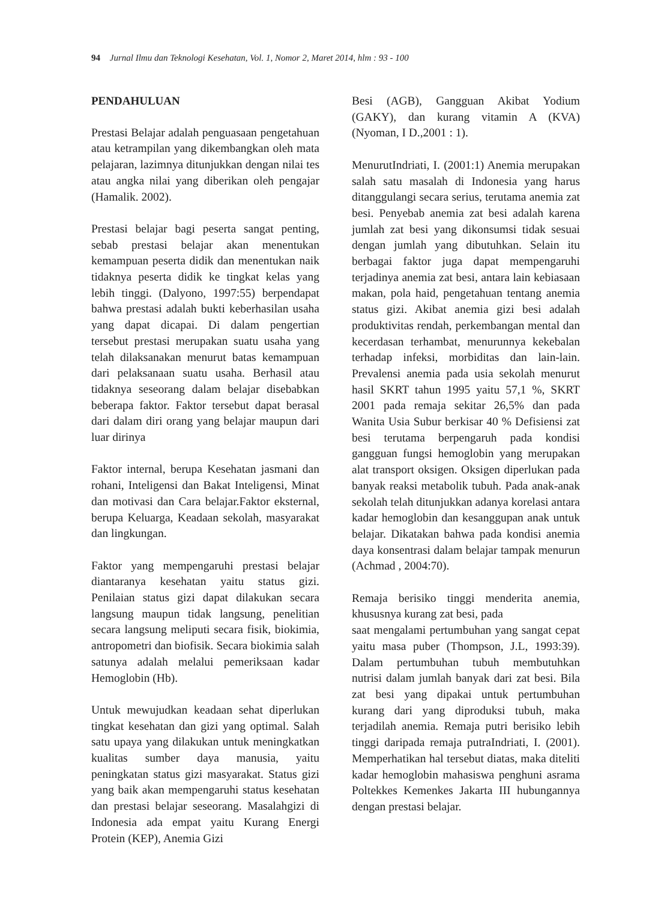94 Jurnal Ilmu dan Teknologi Kesehatan, Vol. 1, Nomor 2, Maret 2014, hlm : 93 - 100
PENDAHULUAN
Prestasi Belajar adalah penguasaan pengetahuan atau ketrampilan yang dikembangkan oleh mata pelajaran, lazimnya ditunjukkan dengan nilai tes atau angka nilai yang diberikan oleh pengajar (Hamalik. 2002).
Prestasi belajar bagi peserta sangat penting, sebab prestasi belajar akan menentukan kemampuan peserta didik dan menentukan naik tidaknya peserta didik ke tingkat kelas yang lebih tinggi. (Dalyono, 1997:55) berpendapat bahwa prestasi adalah bukti keberhasilan usaha yang dapat dicapai. Di dalam pengertian tersebut prestasi merupakan suatu usaha yang telah dilaksanakan menurut batas kemampuan dari pelaksanaan suatu usaha. Berhasil atau tidaknya seseorang dalam belajar disebabkan beberapa faktor. Faktor tersebut dapat berasal dari dalam diri orang yang belajar maupun dari luar dirinya
Faktor internal, berupa Kesehatan jasmani dan rohani, Inteligensi dan Bakat Inteligensi, Minat dan motivasi dan Cara belajar.Faktor eksternal, berupa Keluarga, Keadaan sekolah, masyarakat dan lingkungan.
Faktor yang mempengaruhi prestasi belajar diantaranya kesehatan yaitu status gizi. Penilaian status gizi dapat dilakukan secara langsung maupun tidak langsung, penelitian secara langsung meliputi secara fisik, biokimia, antropometri dan biofisik. Secara biokimia salah satunya adalah melalui pemeriksaan kadar Hemoglobin (Hb).
Untuk mewujudkan keadaan sehat diperlukan tingkat kesehatan dan gizi yang optimal. Salah satu upaya yang dilakukan untuk meningkatkan kualitas sumber daya manusia, yaitu peningkatan status gizi masyarakat. Status gizi yang baik akan mempengaruhi status kesehatan dan prestasi belajar seseorang. Masalahgizi di Indonesia ada empat yaitu Kurang Energi Protein (KEP), Anemia Gizi
Besi (AGB), Gangguan Akibat Yodium (GAKY), dan kurang vitamin A (KVA) (Nyoman, I D.,2001 : 1).
MenurutIndriati, I. (2001:1) Anemia merupakan salah satu masalah di Indonesia yang harus ditanggulangi secara serius, terutama anemia zat besi. Penyebab anemia zat besi adalah karena jumlah zat besi yang dikonsumsi tidak sesuai dengan jumlah yang dibutuhkan. Selain itu berbagai faktor juga dapat mempengaruhi terjadinya anemia zat besi, antara lain kebiasaan makan, pola haid, pengetahuan tentang anemia status gizi. Akibat anemia gizi besi adalah produktivitas rendah, perkembangan mental dan kecerdasan terhambat, menurunnya kekebalan terhadap infeksi, morbiditas dan lain-lain. Prevalensi anemia pada usia sekolah menurut hasil SKRT tahun 1995 yaitu 57,1 %, SKRT 2001 pada remaja sekitar 26,5% dan pada Wanita Usia Subur berkisar 40 % Defisiensi zat besi terutama berpengaruh pada kondisi gangguan fungsi hemoglobin yang merupakan alat transport oksigen. Oksigen diperlukan pada banyak reaksi metabolik tubuh. Pada anak-anak sekolah telah ditunjukkan adanya korelasi antara kadar hemoglobin dan kesanggupan anak untuk belajar. Dikatakan bahwa pada kondisi anemia daya konsentrasi dalam belajar tampak menurun (Achmad , 2004:70).
Remaja berisiko tinggi menderita anemia, khususnya kurang zat besi, pada
saat mengalami pertumbuhan yang sangat cepat yaitu masa puber (Thompson, J.L, 1993:39). Dalam pertumbuhan tubuh membutuhkan nutrisi dalam jumlah banyak dari zat besi. Bila zat besi yang dipakai untuk pertumbuhan kurang dari yang diproduksi tubuh, maka terjadilah anemia. Remaja putri berisiko lebih tinggi daripada remaja putraIndriati, I. (2001). Memperhatikan hal tersebut diatas, maka diteliti kadar hemoglobin mahasiswa penghuni asrama Poltekkes Kemenkes Jakarta III hubungannya dengan prestasi belajar.